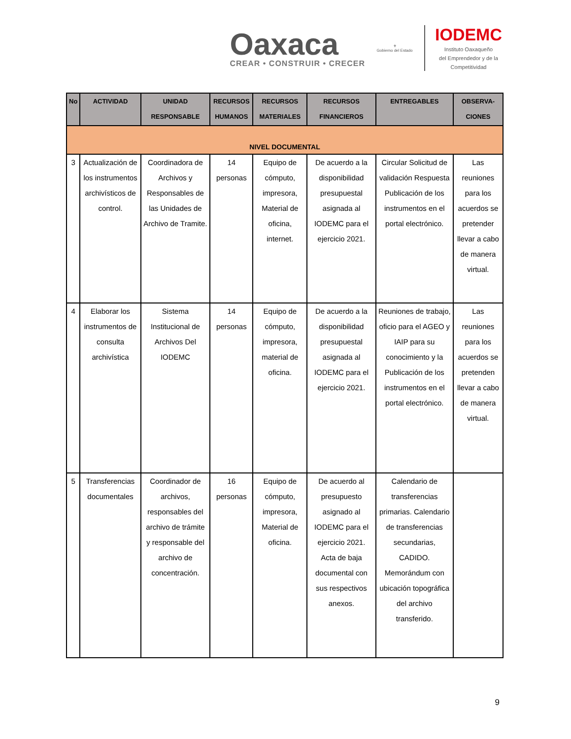Oaxaca
CREAR • CONSTRUIR • CRECER
⚜
Gobierno del Estado
IODEMC
Instituto Oaxaqueño
del Emprendedor y de la
Competitividad
| No | ACTIVIDAD | UNIDAD RESPONSABLE | RECURSOS HUMANOS | RECURSOS MATERIALES | RECURSOS FINANCIEROS | ENTREGABLES | OBSERVA-CIONES |
| --- | --- | --- | --- | --- | --- | --- | --- |
| NIVEL DOCUMENTAL | | | | | | | |
| 3 | Actualización de los instrumentos archivísticos de control. | Coordinadora de Archivos y Responsables de las Unidades de Archivo de Tramite. | 14 personas | Equipo de cómputo, impresora, Material de oficina, internet. | De acuerdo a la disponibilidad presupuestal asignada al IODEMC para el ejercicio 2021. | Circular Solicitud de validación Respuesta Publicación de los instrumentos en el portal electrónico. | Las reuniones para los acuerdos se pretender llevar a cabo de manera virtual. |
| 4 | Elaborar los instrumentos de consulta archivística | Sistema Institucional de Archivos Del IODEMC | 14 personas | Equipo de cómputo, impresora, material de oficina. | De acuerdo a la disponibilidad presupuestal asignada al IODEMC para el ejercicio 2021. | Reuniones de trabajo, oficio para el AGEO y IAIP para su conocimiento y la Publicación de los instrumentos en el portal electrónico. | Las reuniones para los acuerdos se pretenden llevar a cabo de manera virtual. |
| 5 | Transferencias documentales | Coordinador de archivos, responsables del archivo de trámite y responsable del archivo de concentración. | 16 personas | Equipo de cómputo, impresora, Material de oficina. | De acuerdo al presupuesto asignado al IODEMC para el ejercicio 2021. Acta de baja documental con sus respectivos anexos. | Calendario de transferencias primarias. Calendario de transferencias secundarias, CADIDO. Memorándum con ubicación topográfica del archivo transferido. | |
9